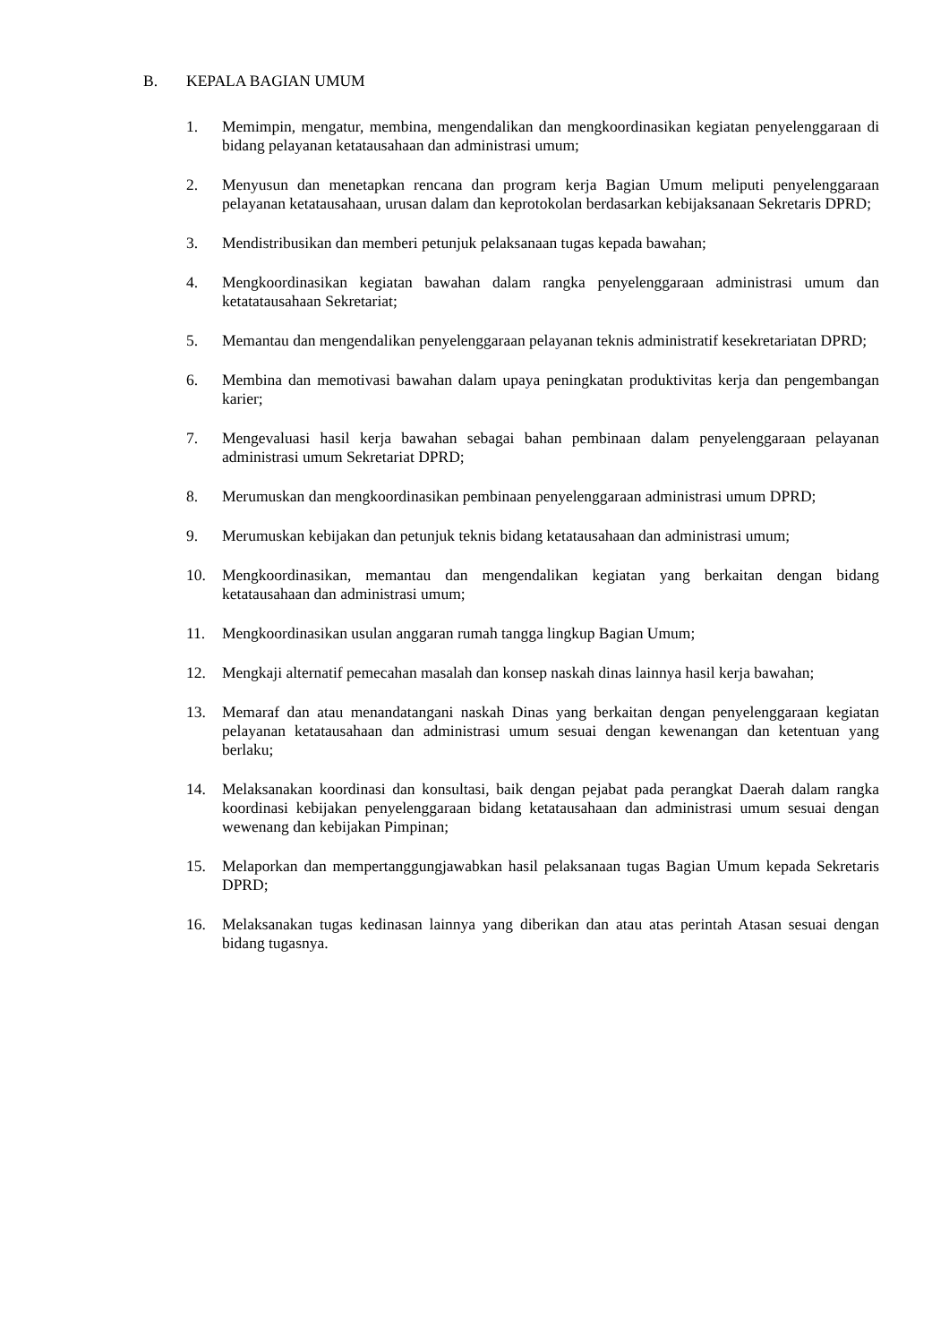B. KEPALA BAGIAN UMUM
1. Memimpin, mengatur, membina, mengendalikan dan mengkoordinasikan kegiatan penyelenggaraan di bidang pelayanan ketatausahaan dan administrasi umum;
2. Menyusun dan menetapkan rencana dan program kerja Bagian Umum meliputi penyelenggaraan pelayanan ketatausahaan, urusan dalam dan keprotokolan berdasarkan kebijaksanaan Sekretaris DPRD;
3. Mendistribusikan dan memberi petunjuk pelaksanaan tugas kepada bawahan;
4. Mengkoordinasikan kegiatan bawahan dalam rangka penyelenggaraan administrasi umum dan ketatatausahaan Sekretariat;
5. Memantau dan mengendalikan penyelenggaraan pelayanan teknis administratif kesekretariatan DPRD;
6. Membina dan memotivasi bawahan dalam upaya peningkatan produktivitas kerja dan pengembangan karier;
7. Mengevaluasi hasil kerja bawahan sebagai bahan pembinaan dalam penyelenggaraan pelayanan administrasi umum Sekretariat DPRD;
8. Merumuskan dan mengkoordinasikan pembinaan penyelenggaraan administrasi umum DPRD;
9. Merumuskan kebijakan dan petunjuk teknis bidang ketatausahaan dan administrasi umum;
10. Mengkoordinasikan, memantau dan mengendalikan kegiatan yang berkaitan dengan bidang ketatausahaan dan administrasi umum;
11. Mengkoordinasikan usulan anggaran rumah tangga lingkup Bagian Umum;
12. Mengkaji alternatif pemecahan masalah dan konsep naskah dinas lainnya hasil kerja bawahan;
13. Memaraf dan atau menandatangani naskah Dinas yang berkaitan dengan penyelenggaraan kegiatan pelayanan ketatausahaan dan administrasi umum sesuai dengan kewenangan dan ketentuan yang berlaku;
14. Melaksanakan koordinasi dan konsultasi, baik dengan pejabat pada perangkat Daerah dalam rangka koordinasi kebijakan penyelenggaraan bidang ketatausahaan dan administrasi umum sesuai dengan wewenang dan kebijakan Pimpinan;
15. Melaporkan dan mempertanggungjawabkan hasil pelaksanaan tugas Bagian Umum kepada Sekretaris DPRD;
16. Melaksanakan tugas kedinasan lainnya yang diberikan dan atau atas perintah Atasan sesuai dengan bidang tugasnya.